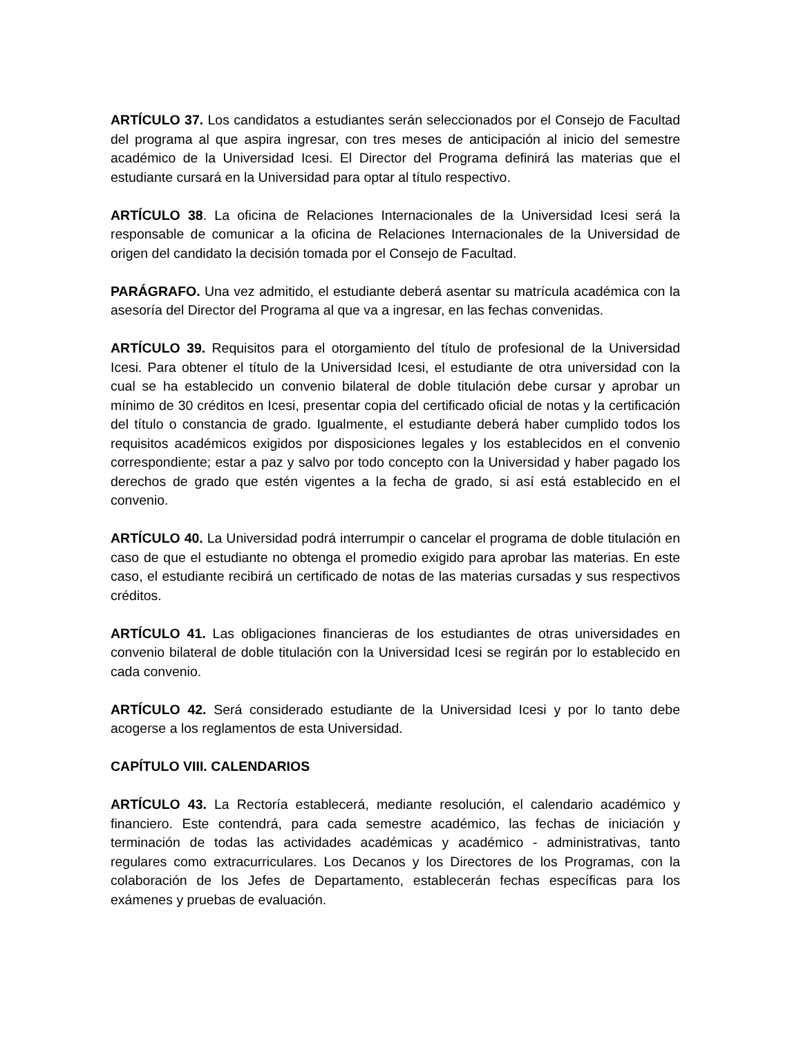ARTÍCULO 37. Los candidatos a estudiantes serán seleccionados por el Consejo de Facultad del programa al que aspira ingresar, con tres meses de anticipación al inicio del semestre académico de la Universidad Icesi. El Director del Programa definirá las materias que el estudiante cursará en la Universidad para optar al título respectivo.
ARTÍCULO 38. La oficina de Relaciones Internacionales de la Universidad Icesi será la responsable de comunicar a la oficina de Relaciones Internacionales de la Universidad de origen del candidato la decisión tomada por el Consejo de Facultad.
PARÁGRAFO. Una vez admitido, el estudiante deberá asentar su matrícula académica con la asesoría del Director del Programa al que va a ingresar, en las fechas convenidas.
ARTÍCULO 39. Requisitos para el otorgamiento del título de profesional de la Universidad Icesi. Para obtener el título de la Universidad Icesi, el estudiante de otra universidad con la cual se ha establecido un convenio bilateral de doble titulación debe cursar y aprobar un mínimo de 30 créditos en Icesi, presentar copia del certificado oficial de notas y la certificación del título o constancia de grado. Igualmente, el estudiante deberá haber cumplido todos los requisitos académicos exigidos por disposiciones legales y los establecidos en el convenio correspondiente; estar a paz y salvo por todo concepto con la Universidad y haber pagado los derechos de grado que estén vigentes a la fecha de grado, si así está establecido en el convenio.
ARTÍCULO 40. La Universidad podrá interrumpir o cancelar el programa de doble titulación en caso de que el estudiante no obtenga el promedio exigido para aprobar las materias. En este caso, el estudiante recibirá un certificado de notas de las materias cursadas y sus respectivos créditos.
ARTÍCULO 41. Las obligaciones financieras de los estudiantes de otras universidades en convenio bilateral de doble titulación con la Universidad Icesi se regirán por lo establecido en cada convenio.
ARTÍCULO 42. Será considerado estudiante de la Universidad Icesi y por lo tanto debe acogerse a los reglamentos de esta Universidad.
CAPÍTULO VIII. CALENDARIOS
ARTÍCULO 43. La Rectoría establecerá, mediante resolución, el calendario académico y financiero. Este contendrá, para cada semestre académico, las fechas de iniciación y terminación de todas las actividades académicas y académico - administrativas, tanto regulares como extracurriculares. Los Decanos y los Directores de los Programas, con la colaboración de los Jefes de Departamento, establecerán fechas específicas para los exámenes y pruebas de evaluación.